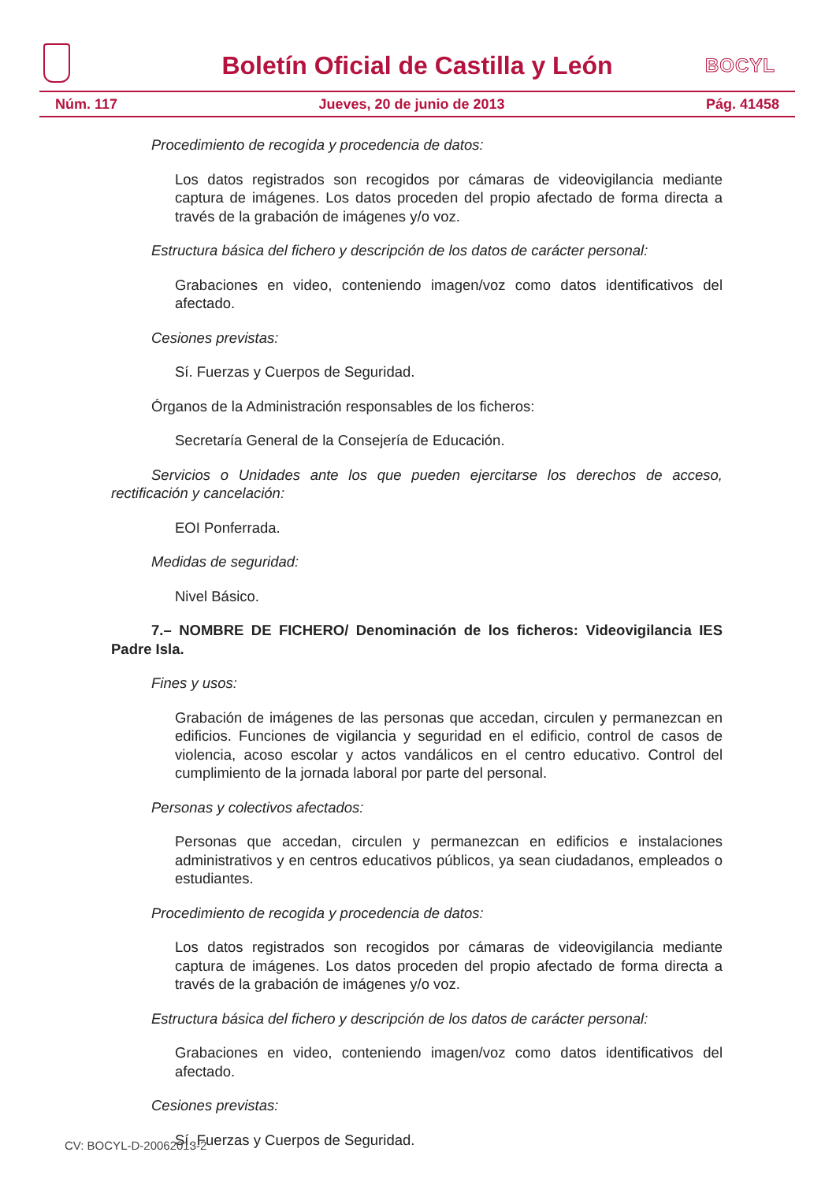Boletín Oficial de Castilla y León
BOCYL
Núm. 117 Jueves, 20 de junio de 2013 Pág. 41458
Procedimiento de recogida y procedencia de datos:
Los datos registrados son recogidos por cámaras de videovigilancia mediante captura de imágenes. Los datos proceden del propio afectado de forma directa a través de la grabación de imágenes y/o voz.
Estructura básica del fichero y descripción de los datos de carácter personal:
Grabaciones en video, conteniendo imagen/voz como datos identificativos del afectado.
Cesiones previstas:
Sí. Fuerzas y Cuerpos de Seguridad.
Órganos de la Administración responsables de los ficheros:
Secretaría General de la Consejería de Educación.
Servicios o Unidades ante los que pueden ejercitarse los derechos de acceso, rectificación y cancelación:
EOI Ponferrada.
Medidas de seguridad:
Nivel Básico.
7.– NOMBRE DE FICHERO/ Denominación de los ficheros: Videovigilancia IES Padre Isla.
Fines y usos:
Grabación de imágenes de las personas que accedan, circulen y permanezcan en edificios. Funciones de vigilancia y seguridad en el edificio, control de casos de violencia, acoso escolar y actos vandálicos en el centro educativo. Control del cumplimiento de la jornada laboral por parte del personal.
Personas y colectivos afectados:
Personas que accedan, circulen y permanezcan en edificios e instalaciones administrativos y en centros educativos públicos, ya sean ciudadanos, empleados o estudiantes.
Procedimiento de recogida y procedencia de datos:
Los datos registrados son recogidos por cámaras de videovigilancia mediante captura de imágenes. Los datos proceden del propio afectado de forma directa a través de la grabación de imágenes y/o voz.
Estructura básica del fichero y descripción de los datos de carácter personal:
Grabaciones en video, conteniendo imagen/voz como datos identificativos del afectado.
Cesiones previstas:
Sí. Fuerzas y Cuerpos de Seguridad.
CV: BOCYL-D-20062013-2